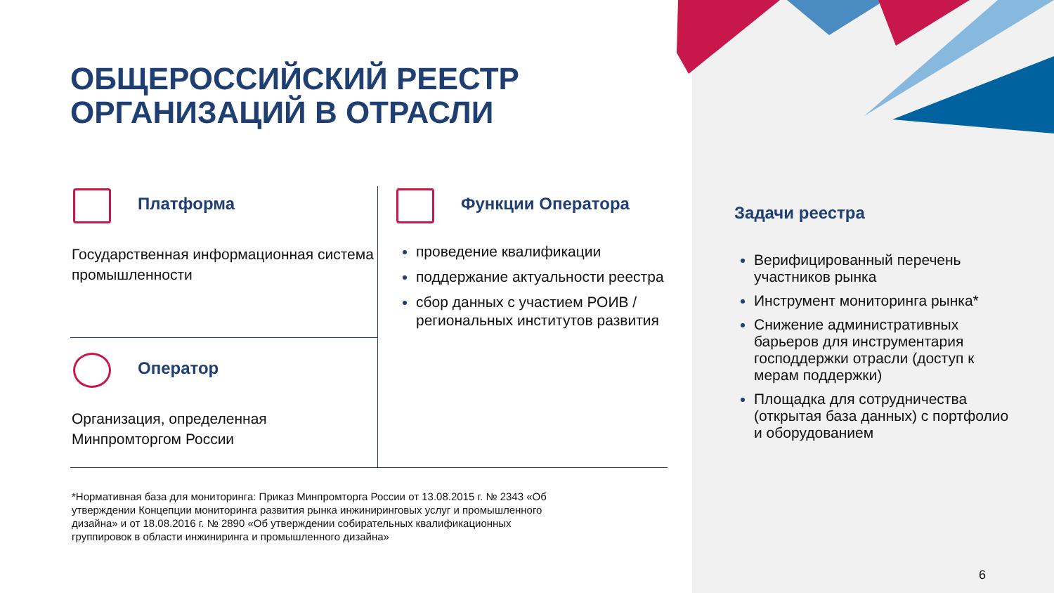ОБЩЕРОССИЙСКИЙ РЕЕСТР
ОРГАНИЗАЦИЙ В ОТРАСЛИ
Платформа
Государственная информационная система промышленности
Оператор
Организация, определенная Минпромторгом России
Функции Оператора
проведение квалификации
поддержание актуальности реестра
сбор данных с участием РОИВ / региональных институтов развития
Задачи реестра
Верифицированный перечень участников рынка
Инструмент мониторинга рынка*
Снижение административных барьеров для инструментария господдержки отрасли (доступ к мерам поддержки)
Площадка для сотрудничества (открытая база данных) с портфолио и оборудованием
*Нормативная база для мониторинга: Приказ Минпромторга России от 13.08.2015 г. № 2343 «Об утверждении Концепции мониторинга развития рынка инжиниринговых услуг и промышленного дизайна» и от 18.08.2016 г. № 2890 «Об утверждении собирательных квалификационных группировок в области инжиниринга и промышленного дизайна»
6